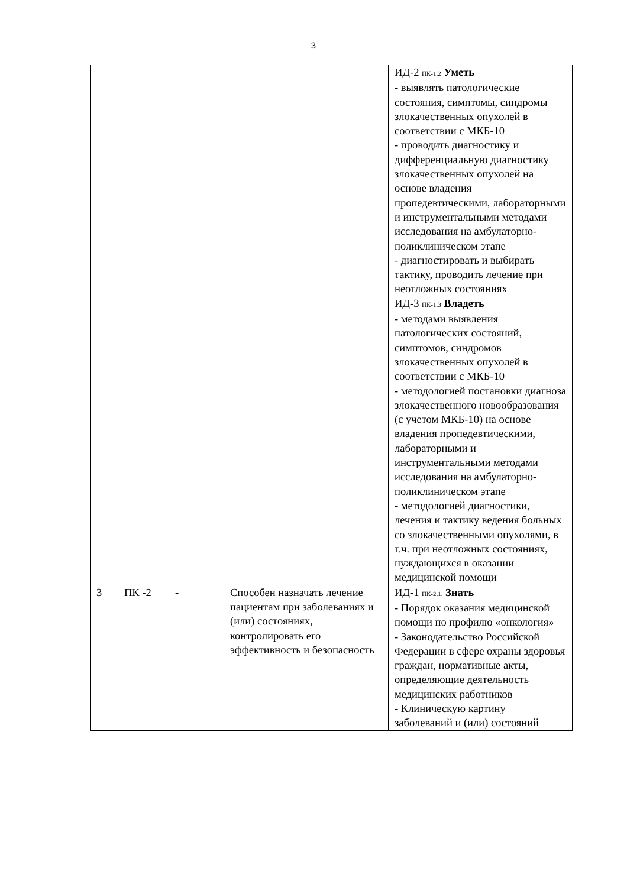3
| | | | | ИД-2 <sub>ПК-1.2</sub> Уметь - выявлять патологические состояния, симптомы, синдромы злокачественных опухолей в соответствии с МКБ-10 - проводить диагностику и дифференциальную диагностику злокачественных опухолей на основе владения пропедевтическими, лабораторными и инструментальными методами исследования на амбулаторно-поликлиническом этапе - диагностировать и выбирать тактику, проводить лечение при неотложных состояниях ИД-3 <sub>ПК-1.3</sub> Владеть - методами выявления патологических состояний, симптомов, синдромов злокачественных опухолей в соответствии с МКБ-10 - методологией постановки диагноза злокачественного новообразования (с учетом МКБ-10) на основе владения пропедевтическими, лабораторными и инструментальными методами исследования на амбулаторно-поликлиническом этапе - методологией диагностики, лечения и тактику ведения больных со злокачественными опухолями, в т.ч. при неотложных состояниях, нуждающихся в оказании медицинской помощи |
| 3 | ПК -2 | - | Способен назначать лечение пациентам при заболеваниях и (или) состояниях, контролировать его эффективность и безопасность | ИД-1 <sub>ПК-2.1.</sub> Знать - Порядок оказания медицинской помощи по профилю «онкология» - Законодательство Российской Федерации в сфере охраны здоровья граждан, нормативные акты, определяющие деятельность медицинских работников - Клиническую картину заболеваний и (или) состояний |